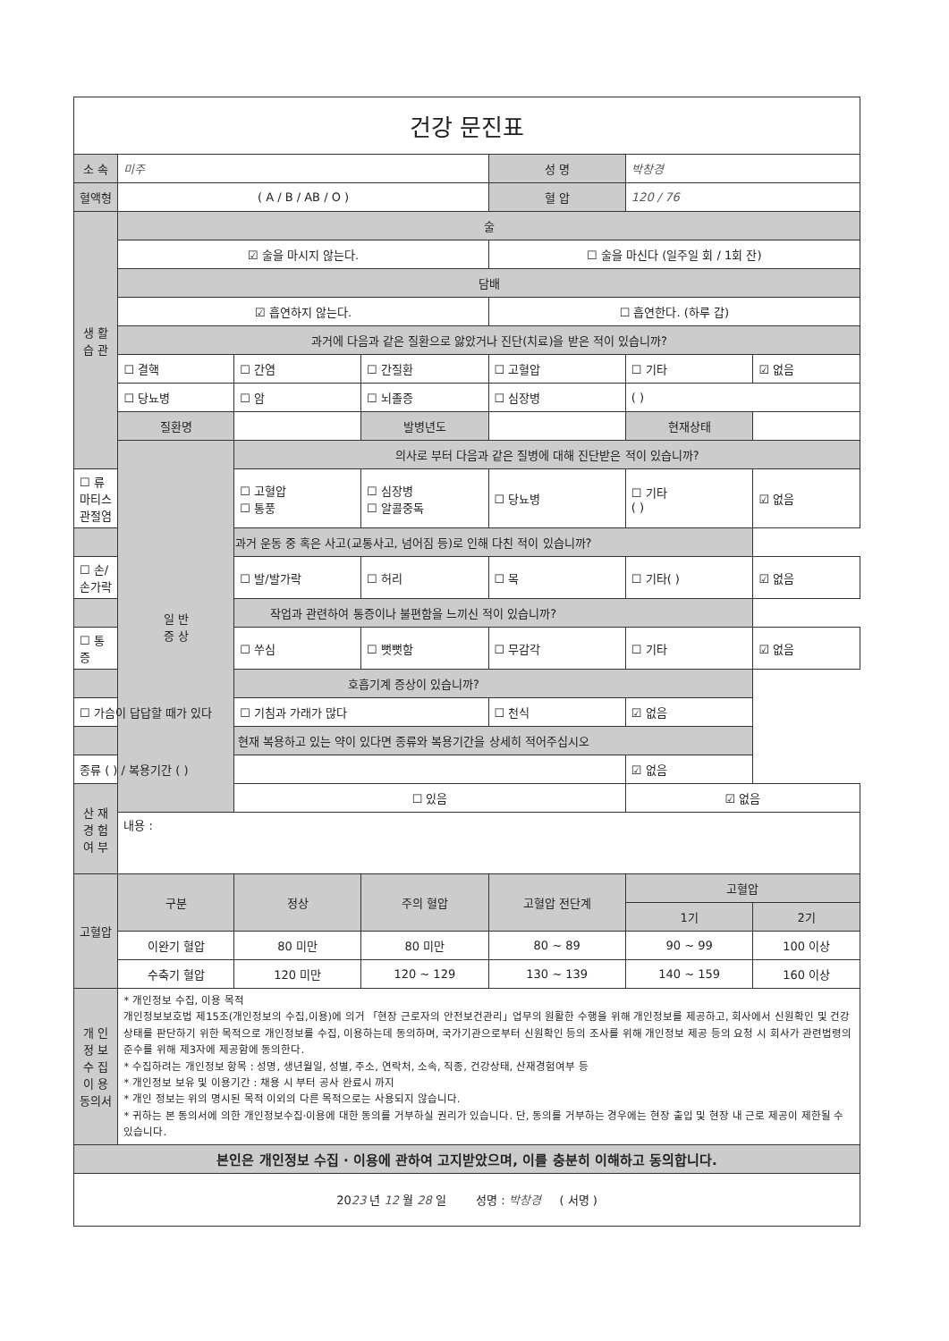| 건강 문진표 | | | | | | |
| 소 속 | 미주 | | | 성 명 | 박창경 | |
| 혈액형 | ( A / B / AB / O ) | | | 혈 압 | 120 / 76 | |
| 생 활 습 관 | 술 | | | | | |
| | ☑ 술을 마시지 않는다. | | | ☐ 술을 마신다 (일주일 회 / 1회 잔) | | |
| | 담배 | | | | | |
| | ☑ 흡연하지 않는다. | | | ☐ 흡연한다. (하루 갑) | | |
| | 과거에 다음과 같은 질환으로 앓았거나 진단(치료)을 받은 적이 있습니까? | | | | | |
| | ☐ 결핵 | ☐ 간염 | ☐ 간질환 | ☐ 고혈압 | ☐ 기타 | ☑ 없음 |
| | ☐ 당뇨병 | ☐ 암 | ☐ 뇌졸증 | ☐ 심장병 | ( ) | |
| | 질환명 | | 발병년도 | | 현재상태 | |
| | 일 반 증 상 | 의사로 부터 다음과 같은 질병에 대해 진단받은 적이 있습니까? | | | | |
| ☐ 류마티스 관절염 | | ☐ 고혈압 ☐ 통풍 | ☐ 심장병 ☐ 알콜중독 | ☐ 당뇨병 | ☐ 기타 ( ) | ☑ 없음 |
| 과거 운동 중 혹은 사고(교통사고, 넘어짐 등)로 인해 다친 적이 있습니까? | | | | | | |
| ☐ 손/손가락 | | ☐ 발/발가락 | ☐ 허리 | ☐ 목 | ☐ 기타( ) | ☑ 없음 |
| 작업과 관련하여 통증이나 불편함을 느끼신 적이 있습니까? | | | | | | |
| ☐ 통증 | | ☐ 쑤심 | ☐ 뻣뻣함 | ☐ 무감각 | ☐ 기타 | ☑ 없음 |
| 호흡기계 증상이 있습니까? | | | | | | |
| ☐ 가슴이 답답할 때가 있다 | | ☐ 기침과 가래가 많다 | | ☐ 천식 | ☑ 없음 | |
| 현재 복용하고 있는 약이 있다면 종류와 복용기간을 상세히 적어주십시오 | | | | | | |
| 종류 ( ) / 복용기간 ( ) | | | | | ☑ 없음 | |
| 산 재 경 험 여 부 | | ☐ 있음 | | | ☑ 없음 | |
| | 내용 : | | | | | |
| 고혈압 | 구분 | 정상 | 주의 혈압 | 고혈압 전단계 | 고혈압 | |
| | | | | | 1기 | 2기 |
| | 이완기 혈압 | 80 미만 | 80 미만 | 80 ~ 89 | 90 ~ 99 | 100 이상 |
| | 수축기 혈압 | 120 미만 | 120 ~ 129 | 130 ~ 139 | 140 ~ 159 | 160 이상 |
| 개 인 정 보 수 집 이 용 동의서 | * 개인정보 수집, 이용 목적 개인정보보호법 제15조(개인정보의 수집,이용)에 의거 「현장 근로자의 안전보건관리」업무의 원활한 수행을 위해 개인정보를 제공하고, 회사에서 신원확인 및 건강상태를 판단하기 위한 목적으로 개인정보를 수집, 이용하는데 동의하며, 국가기관으로부터 신원확인 등의 조사를 위해 개인정보 제공 등의 요청 시 회사가 관련법령의 준수를 위해 제3자에 제공함에 동의한다. * 수집하려는 개인정보 항목 : 성명, 생년월일, 성별, 주소, 연락처, 소속, 직종, 건강상태, 산재경험여부 등 * 개인정보 보유 및 이용기간 : 채용 시 부터 공사 완료시 까지 * 개인 정보는 위의 명시된 목적 이외의 다른 목적으로는 사용되지 않습니다. * 귀하는 본 동의서에 의한 개인정보수집·이용에 대한 동의를 거부하실 권리가 있습니다. 단, 동의를 거부하는 경우에는 현장 출입 및 현장 내 근로 제공이 제한될 수 있습니다. | | | | | |
| 본인은 개인정보 수집 · 이용에 관하여 고지받았으며, 이를 충분히 이해하고 동의합니다. | | | | | | |
| 20 23 년 12 월 28 일 성명 : 박창경 ( 서명 ) | | | | | | |